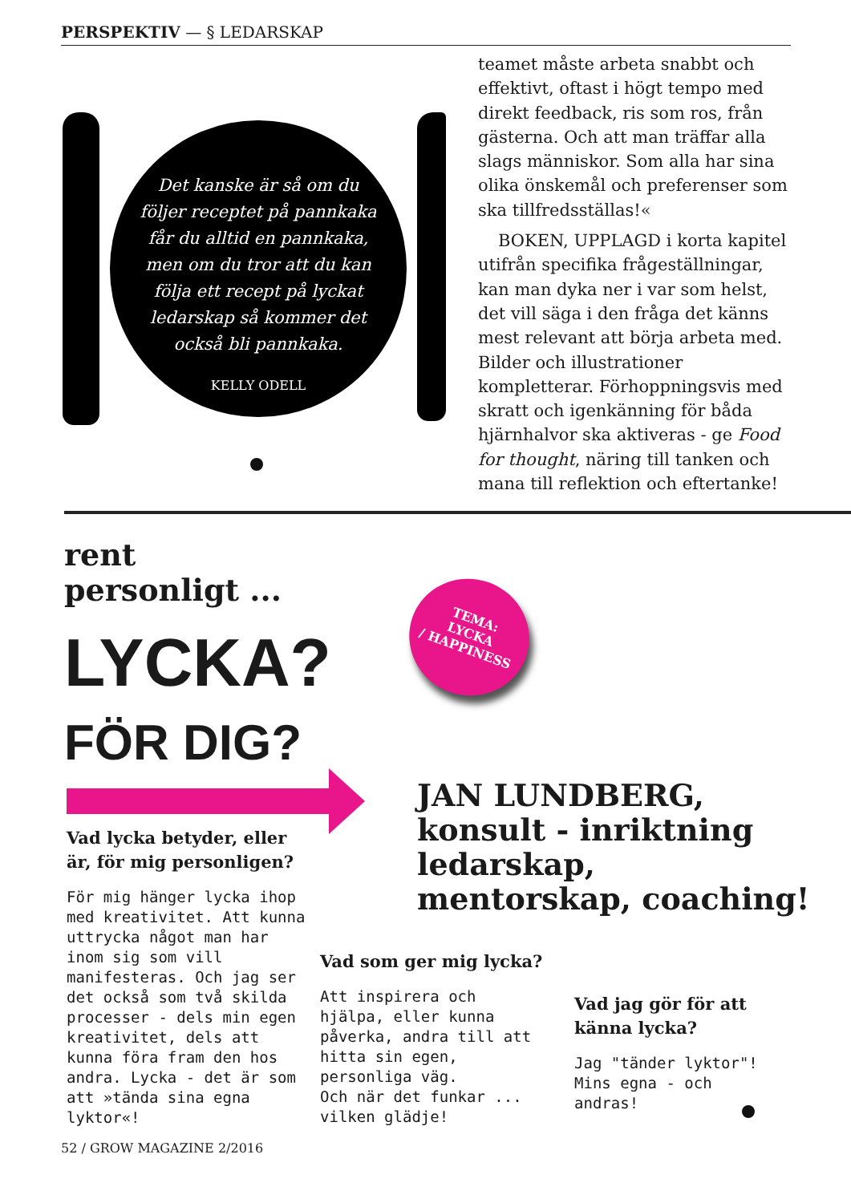PERSPEKTIV — § LEDARSKAP
Det kanske är så om du
följer receptet på pannkaka
får du alltid en pannkaka,
men om du tror att du kan
följa ett recept på lyckat
ledarskap så kommer det
också bli pannkaka.
KELLY ODELL
teamet måste arbeta snabbt och effektivt, oftast i högt tempo med direkt feedback, ris som ros, från gästerna. Och att man träffar alla slags människor. Som alla har sina olika önskemål och preferenser som ska tillfredsställas!«
BOKEN, UPPLAGD i korta kapitel utifrån specifika frågeställningar, kan man dyka ner i var som helst, det vill säga i den fråga det känns mest relevant att börja arbeta med. Bilder och illustrationer kompletterar. Förhoppningsvis med skratt och igenkänning för båda hjärnhalvor ska aktiveras - ge Food for thought, näring till tanken och mana till reflektion och eftertanke!
rent
personligt ...
LYCKA?
FÖR DIG?
TEMA:
LYCKA
/ HAPPINESS
JAN LUNDBERG,
konsult - inriktning
ledarskap,
mentorskap, coaching!
Vad lycka betyder, eller är, för mig personligen?
För mig hänger lycka ihop med kreativitet. Att kunna uttrycka något man har inom sig som vill manifesteras. Och jag ser det också som två skilda processer - dels min egen kreativitet, dels att kunna föra fram den hos andra. Lycka - det är som att »tända sina egna lyktor«!
Vad som ger mig lycka?
Att inspirera och hjälpa, eller kunna påverka, andra till att hitta sin egen, personliga väg.
Och när det funkar ... vilken glädje!
Vad jag gör för att känna lycka?
Jag "tänder lyktor"!
Mins egna - och andras!
52 / GROW MAGAZINE 2/2016